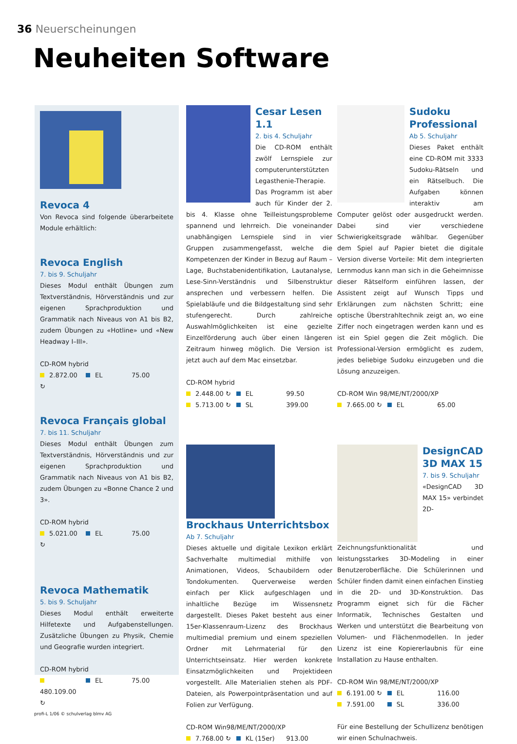36 Neuerscheinungen
Neuheiten Software
Revoca 4
Von Revoca sind folgende überarbeitete Module erhältlich:
Revoca English
7. bis 9. Schuljahr
Dieses Modul enthält Übungen zum Textverständnis, Hörverständnis und zur eigenen Sprachproduktion und Grammatik nach Niveaus von A1 bis B2, zudem Übungen zu «Hotline» und «New Headway I–III».
CD-ROM hybrid
2.872.00 ↻ EL 75.00
Revoca Français global
7. bis 11. Schuljahr
Dieses Modul enthält Übungen zum Textverständnis, Hörverständnis und zur eigenen Sprachproduktion und Grammatik nach Niveaus von A1 bis B2, zudem Übungen zu «Bonne Chance 2 und 3».
CD-ROM hybrid
5.021.00 ↻ EL 75.00
Revoca Mathematik
5. bis 9. Schuljahr
Dieses Modul enthält erweiterte Hilfetexte und Aufgabenstellungen. Zusätzliche Übungen zu Physik, Chemie und Geografie wurden integriert.
CD-ROM hybrid
480.109.00 ↻ EL 75.00
Cesar Lesen 1.1
2. bis 4. Schuljahr
Die CD-ROM enthält zwölf Lernspiele zur computerunterstützten Legasthenie-Therapie. Das Programm ist aber auch für Kinder der 2. bis 4. Klasse ohne Teilleistungsprobleme spannend und lehrreich. Die voneinander unabhängigen Lernspiele sind in vier Gruppen zusammengefasst, welche die Kompetenzen der Kinder in Bezug auf Raum – Lage, Buchstabenidentifikation, Lautanalyse, Lese-Sinn-Verständnis und Silbenstruktur ansprechen und verbessern helfen. Die Spielabläufe und die Bildgestaltung sind sehr stufengerecht. Durch zahlreiche Auswahlmöglichkeiten ist eine gezielte Einzelförderung auch über einen längeren Zeitraum hinweg möglich. Die Version ist jetzt auch auf dem Mac einsetzbar.
CD-ROM hybrid
2.448.00 ↻ EL 99.50
5.713.00 ↻ SL 399.00
Brockhaus Unterrichtsbox
Ab 7. Schuljahr
Dieses aktuelle und digitale Lexikon erklärt Sachverhalte multimedial mithilfe von Animationen, Videos, Schaubildern oder Tondokumenten. Querverweise werden einfach per Klick aufgeschlagen und inhaltliche Bezüge im Wissensnetz dargestellt. Dieses Paket besteht aus einer 15er-Klassenraum-Lizenz des Brockhaus multimedial premium und einem speziellen Ordner mit Lehrmaterial für den Unterrichtseinsatz. Hier werden konkrete Einsatzmöglichkeiten und Projektideen vorgestellt. Alle Materialien stehen als PDF-Dateien, als Powerpointpräsentation und auf Folien zur Verfügung.
CD-ROM Win98/ME/NT/2000/XP
7.768.00 ↻ KL (15er) 913.00
Sudoku Professional
Ab 5. Schuljahr
Dieses Paket enthält eine CD-ROM mit 3333 Sudoku-Rätseln und ein Rätselbuch. Die Aufgaben können interaktiv am Computer gelöst oder ausgedruckt werden. Dabei sind vier verschiedene Schwierigkeitsgrade wählbar. Gegenüber dem Spiel auf Papier bietet die digitale Version diverse Vorteile: Mit dem integrierten Lernmodus kann man sich in die Geheimnisse dieser Rätselform einführen lassen, der Assistent zeigt auf Wunsch Tipps und Erklärungen zum nächsten Schritt; eine optische Überstrahltechnik zeigt an, wo eine Ziffer noch eingetragen werden kann und es ist ein Spiel gegen die Zeit möglich. Die Professional-Version ermöglicht es zudem, jedes beliebige Sudoku einzugeben und die Lösung anzuzeigen.
CD-ROM Win 98/ME/NT/2000/XP
7.665.00 ↻ EL 65.00
DesignCAD 3D MAX 15
7. bis 9. Schuljahr
«DesignCAD 3D MAX 15» verbindet 2D-Zeichnungsfunktionalität und leistungsstarkes 3D-Modeling in einer Benutzeroberfläche. Die Schülerinnen und Schüler finden damit einen einfachen Einstieg in die 2D- und 3D-Konstruktion. Das Programm eignet sich für die Fächer Informatik, Technisches Gestalten und Werken und unterstützt die Bearbeitung von Volumen- und Flächenmodellen. In jeder Lizenz ist eine Kopiererlaubnis für eine Installation zu Hause enthalten.
CD-ROM Win 98/ME/NT/2000/XP
6.191.00 ↻ EL 116.00
7.591.00 SL 336.00
Für eine Bestellung der Schullizenz benötigen wir einen Schulnachweis.
profi-L 1/06 © schulverlag blmv AG